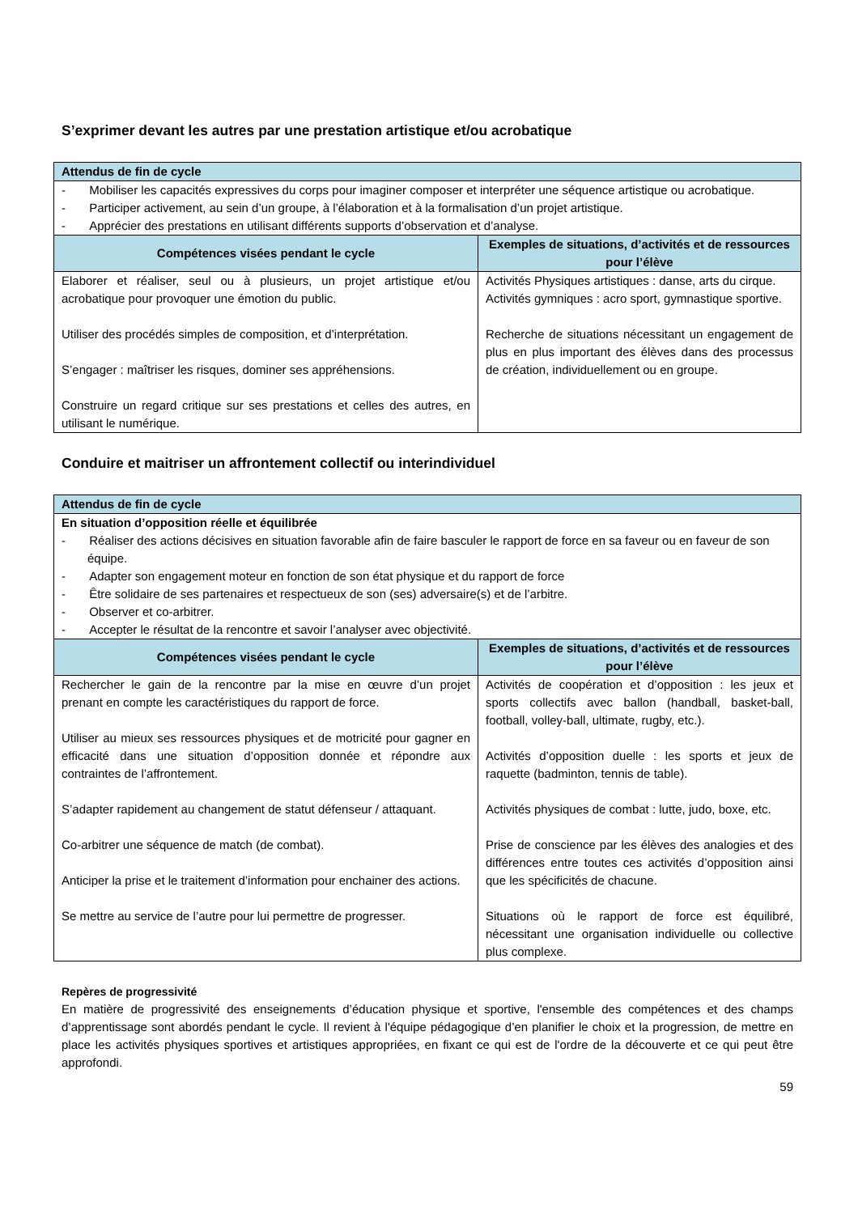S’exprimer devant les autres par une prestation artistique et/ou acrobatique
| Attendus de fin de cycle | |
| - Mobiliser les capacités expressives du corps pour imaginer composer et interpréter une séquence artistique ou acrobatique. - Participer activement, au sein d’un groupe, à l’élaboration et à la formalisation d’un projet artistique. - Apprécier des prestations en utilisant différents supports d’observation et d’analyse. | |
| Compétences visées pendant le cycle | Exemples de situations, d’activités et de ressources pour l’élève |
| Elaborer et réaliser, seul ou à plusieurs, un projet artistique et/ou acrobatique pour provoquer une émotion du public. Utiliser des procédés simples de composition, et d’interprétation. S’engager : maîtriser les risques, dominer ses appréhensions. Construire un regard critique sur ses prestations et celles des autres, en utilisant le numérique. | Activités Physiques artistiques : danse, arts du cirque. Activités gymniques : acro sport, gymnastique sportive. Recherche de situations nécessitant un engagement de plus en plus important des élèves dans des processus de création, individuellement ou en groupe. |
Conduire et maitriser un affrontement collectif ou interindividuel
| Attendus de fin de cycle | |
| En situation d’opposition réelle et équilibrée - Réaliser des actions décisives en situation favorable afin de faire basculer le rapport de force en sa faveur ou en faveur de son équipe. - Adapter son engagement moteur en fonction de son état physique et du rapport de force - Être solidaire de ses partenaires et respectueux de son (ses) adversaire(s) et de l’arbitre. - Observer et co-arbitrer. - Accepter le résultat de la rencontre et savoir l’analyser avec objectivité. | |
| Compétences visées pendant le cycle | Exemples de situations, d’activités et de ressources pour l’élève |
| Rechercher le gain de la rencontre par la mise en œuvre d’un projet prenant en compte les caractéristiques du rapport de force. Utiliser au mieux ses ressources physiques et de motricité pour gagner en efficacité dans une situation d’opposition donnée et répondre aux contraintes de l’affrontement. S’adapter rapidement au changement de statut défenseur / attaquant. Co-arbitrer une séquence de match (de combat). Anticiper la prise et le traitement d’information pour enchainer des actions. Se mettre au service de l’autre pour lui permettre de progresser. | Activités de coopération et d’opposition : les jeux et sports collectifs avec ballon (handball, basket-ball, football, volley-ball, ultimate, rugby, etc.). Activités d’opposition duelle : les sports et jeux de raquette (badminton, tennis de table). Activités physiques de combat : lutte, judo, boxe, etc. Prise de conscience par les élèves des analogies et des différences entre toutes ces activités d’opposition ainsi que les spécificités de chacune. Situations où le rapport de force est équilibré, nécessitant une organisation individuelle ou collective plus complexe. |
Repères de progressivité
En matière de progressivité des enseignements d’éducation physique et sportive, l'ensemble des compétences et des champs d’apprentissage sont abordés pendant le cycle. Il revient à l'équipe pédagogique d’en planifier le choix et la progression, de mettre en place les activités physiques sportives et artistiques appropriées, en fixant ce qui est de l'ordre de la découverte et ce qui peut être approfondi.
59